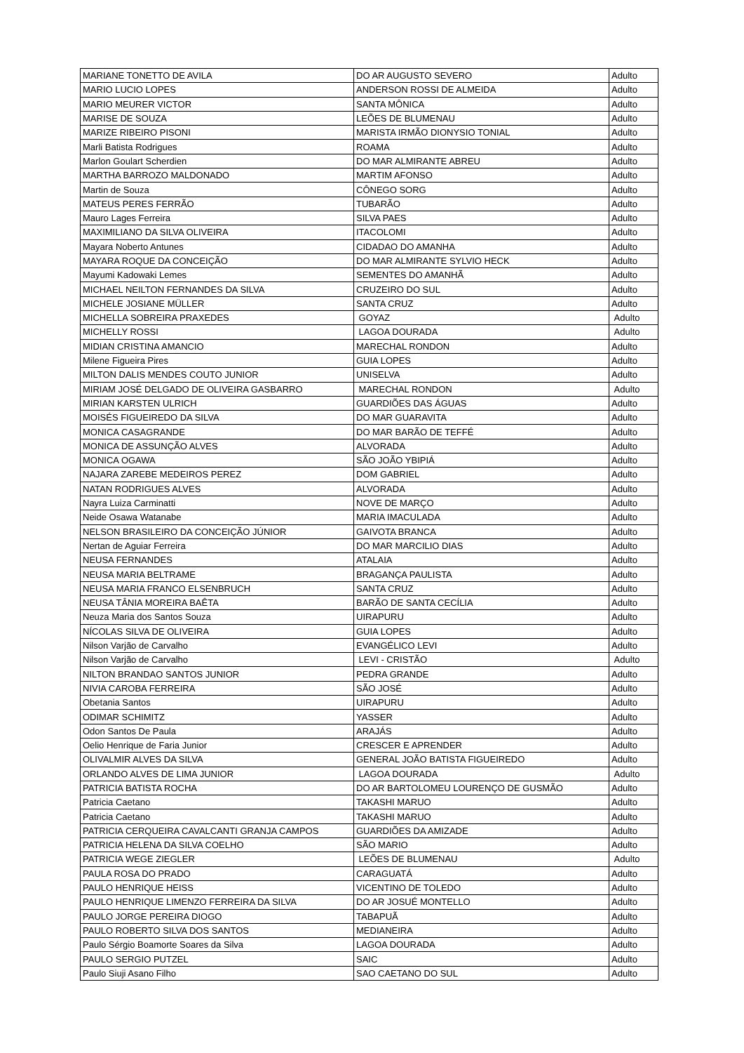| MARIANE TONETTO DE AVILA | DO AR AUGUSTO SEVERO | Adulto |
| MARIO LUCIO LOPES | ANDERSON ROSSI DE ALMEIDA | Adulto |
| MARIO MEURER VICTOR | SANTA MÔNICA | Adulto |
| MARISE DE SOUZA | LEÕES DE BLUMENAU | Adulto |
| MARIZE RIBEIRO PISONI | MARISTA IRMÃO DIONYSIO TONIAL | Adulto |
| Marli Batista Rodrigues | ROAMA | Adulto |
| Marlon Goulart Scherdien | DO MAR ALMIRANTE ABREU | Adulto |
| MARTHA BARROZO MALDONADO | MARTIM AFONSO | Adulto |
| Martin de Souza | CÔNEGO SORG | Adulto |
| MATEUS PERES FERRÃO | TUBARÃO | Adulto |
| Mauro Lages Ferreira | SILVA PAES | Adulto |
| MAXIMILIANO DA SILVA OLIVEIRA | ITACOLOMI | Adulto |
| Mayara Noberto Antunes | CIDADAO DO AMANHA | Adulto |
| MAYARA ROQUE DA CONCEIÇÃO | DO MAR ALMIRANTE SYLVIO HECK | Adulto |
| Mayumi Kadowaki Lemes | SEMENTES DO AMANHÃ | Adulto |
| MICHAEL NEILTON FERNANDES DA SILVA | CRUZEIRO DO SUL | Adulto |
| MICHELE JOSIANE MÜLLER | SANTA CRUZ | Adulto |
| MICHELLA SOBREIRA PRAXEDES | GOYAZ | Adulto |
| MICHELLY ROSSI | LAGOA DOURADA | Adulto |
| MIDIAN CRISTINA AMANCIO | MARECHAL RONDON | Adulto |
| Milene Figueira Pires | GUIA LOPES | Adulto |
| MILTON DALIS MENDES COUTO JUNIOR | UNISELVA | Adulto |
| MIRIAM JOSÉ DELGADO DE OLIVEIRA GASBARRO | MARECHAL RONDON | Adulto |
| MIRIAN KARSTEN ULRICH | GUARDIÕES DAS ÁGUAS | Adulto |
| MOISÉS FIGUEIREDO DA SILVA | DO MAR GUARAVITA | Adulto |
| MONICA CASAGRANDE | DO MAR BARÃO DE TEFFÉ | Adulto |
| MONICA DE ASSUNÇÃO ALVES | ALVORADA | Adulto |
| MONICA OGAWA | SÃO JOÃO YBIPIÁ | Adulto |
| NAJARA ZAREBE MEDEIROS PEREZ | DOM GABRIEL | Adulto |
| NATAN RODRIGUES ALVES | ALVORADA | Adulto |
| Nayra Luiza Carminatti | NOVE DE MARÇO | Adulto |
| Neide Osawa Watanabe | MARIA IMACULADA | Adulto |
| NELSON BRASILEIRO DA CONCEIÇÃO JÚNIOR | GAIVOTA BRANCA | Adulto |
| Nertan de Aguiar Ferreira | DO MAR MARCILIO DIAS | Adulto |
| NEUSA FERNANDES | ATALAIA | Adulto |
| NEUSA MARIA BELTRAME | BRAGANÇA PAULISTA | Adulto |
| NEUSA MARIA FRANCO ELSENBRUCH | SANTA CRUZ | Adulto |
| NEUSA TÂNIA MOREIRA BAÊTA | BARÃO DE SANTA CECÍLIA | Adulto |
| Neuza Maria dos Santos Souza | UIRAPURU | Adulto |
| NÍCOLAS SILVA DE OLIVEIRA | GUIA LOPES | Adulto |
| Nilson Varjão de Carvalho | EVANGÉLICO LEVI | Adulto |
| Nilson Varjão de Carvalho | LEVI - CRISTÃO | Adulto |
| NILTON BRANDAO SANTOS JUNIOR | PEDRA GRANDE | Adulto |
| NIVIA CAROBA FERREIRA | SÃO JOSÉ | Adulto |
| Obetania Santos | UIRAPURU | Adulto |
| ODIMAR SCHIMITZ | YASSER | Adulto |
| Odon Santos De Paula | ARAJÁS | Adulto |
| Oelio Henrique de Faria Junior | CRESCER E APRENDER | Adulto |
| OLIVALMIR ALVES DA SILVA | GENERAL JOÃO BATISTA FIGUEIREDO | Adulto |
| ORLANDO ALVES DE LIMA JUNIOR | LAGOA DOURADA | Adulto |
| PATRICIA BATISTA ROCHA | DO AR BARTOLOMEU LOURENÇO DE GUSMÃO | Adulto |
| Patricia Caetano | TAKASHI MARUO | Adulto |
| Patricia Caetano | TAKASHI MARUO | Adulto |
| PATRICIA CERQUEIRA CAVALCANTI GRANJA CAMPOS | GUARDIÕES DA AMIZADE | Adulto |
| PATRICIA HELENA DA SILVA COELHO | SÃO MARIO | Adulto |
| PATRICIA WEGE ZIEGLER | LEÕES DE BLUMENAU | Adulto |
| PAULA ROSA DO PRADO | CARAGUATÁ | Adulto |
| PAULO HENRIQUE HEISS | VICENTINO DE TOLEDO | Adulto |
| PAULO HENRIQUE LIMENZO FERREIRA DA SILVA | DO AR JOSUÉ MONTELLO | Adulto |
| PAULO JORGE PEREIRA DIOGO | TABAPUÃ | Adulto |
| PAULO ROBERTO SILVA DOS SANTOS | MEDIANEIRA | Adulto |
| Paulo Sérgio Boamorte Soares da Silva | LAGOA DOURADA | Adulto |
| PAULO SERGIO PUTZEL | SAIC | Adulto |
| Paulo Siuji Asano Filho | SAO CAETANO DO SUL | Adulto |